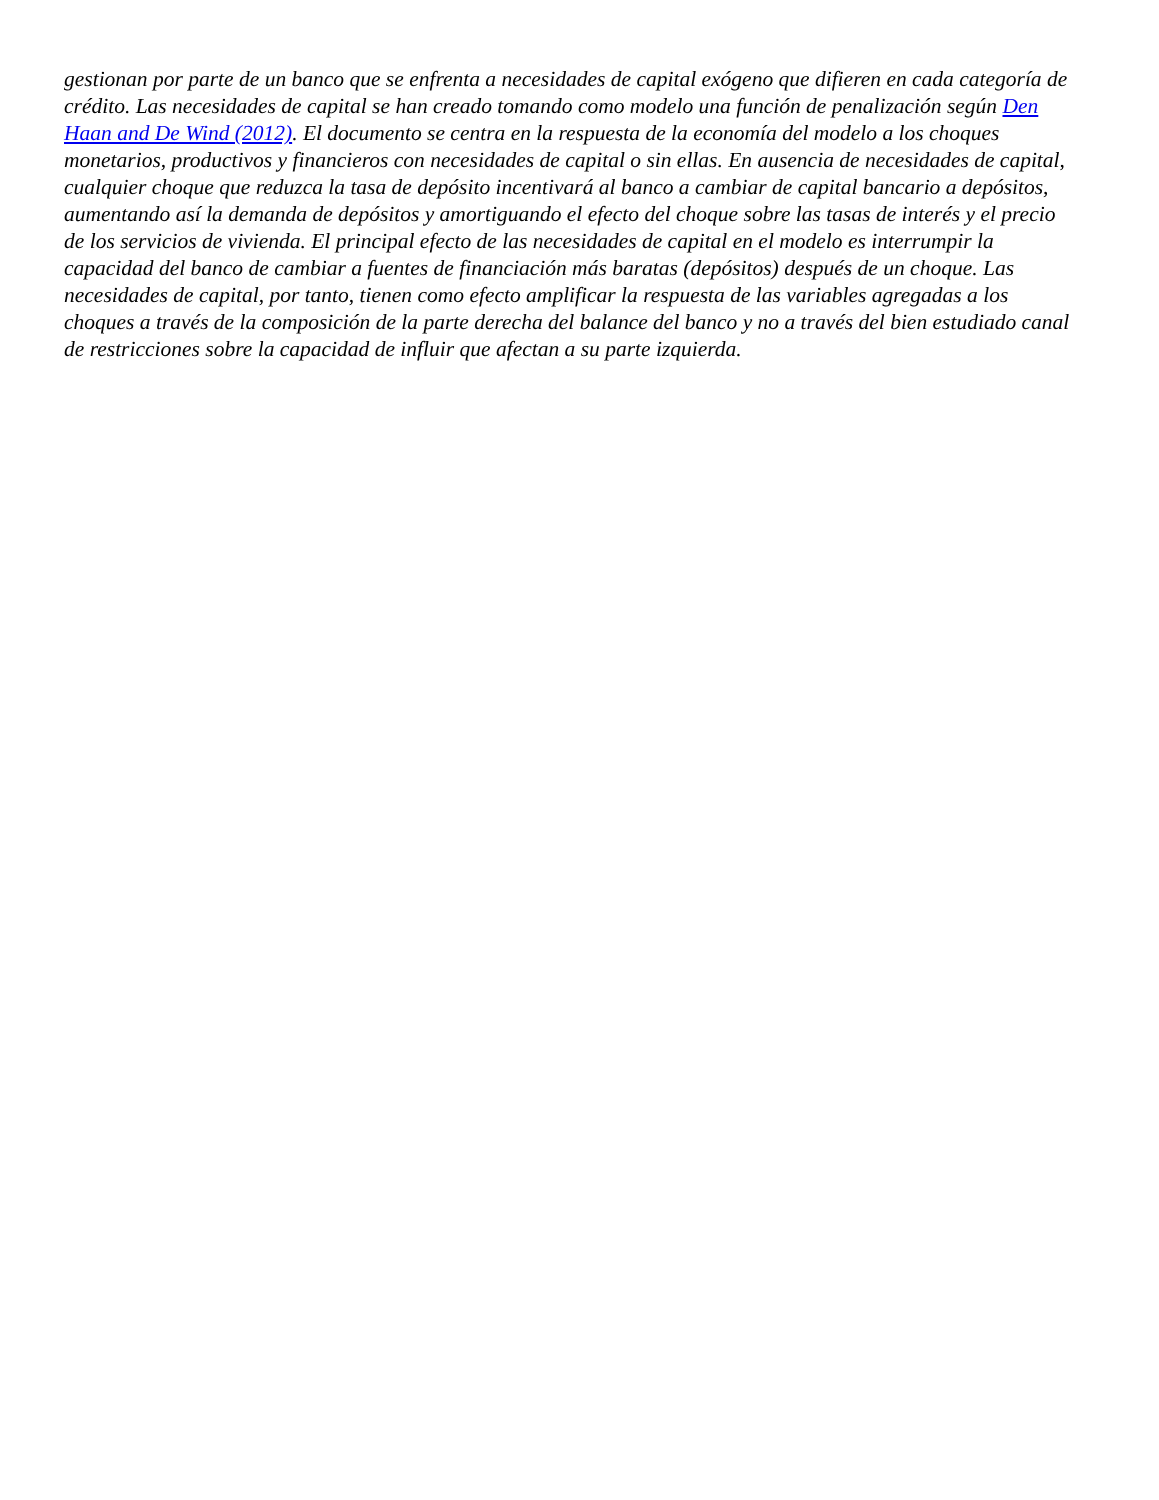gestionan por parte de un banco que se enfrenta a necesidades de capital exógeno que difieren en cada categoría de crédito. Las necesidades de capital se han creado tomando como modelo una función de penalización según Den Haan and De Wind (2012). El documento se centra en la respuesta de la economía del modelo a los choques monetarios, productivos y financieros con necesidades de capital o sin ellas. En ausencia de necesidades de capital, cualquier choque que reduzca la tasa de depósito incentivará al banco a cambiar de capital bancario a depósitos, aumentando así la demanda de depósitos y amortiguando el efecto del choque sobre las tasas de interés y el precio de los servicios de vivienda. El principal efecto de las necesidades de capital en el modelo es interrumpir la capacidad del banco de cambiar a fuentes de financiación más baratas (depósitos) después de un choque. Las necesidades de capital, por tanto, tienen como efecto amplificar la respuesta de las variables agregadas a los choques a través de la composición de la parte derecha del balance del banco y no a través del bien estudiado canal de restricciones sobre la capacidad de influir que afectan a su parte izquierda.